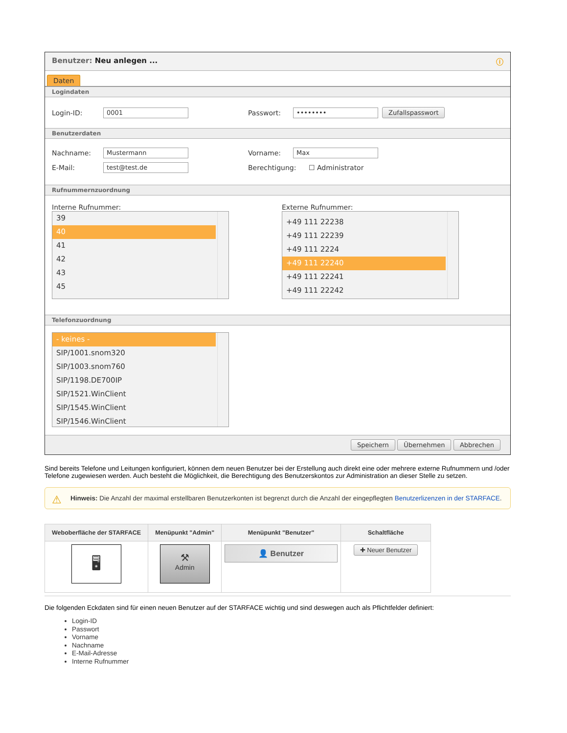Benutzer: Neu anlegen ... ⓘ
Daten
Logindaten
Login-ID: 0001 Passwort: •••••••• Zufallspasswort
Benutzerdaten
Nachname: Mustermann Vorname: Max
E-Mail: test@test.de Berechtigung: ☐ Administrator
Rufnummernzuordnung
Interne Rufnummer:
39
40
41
42
43
45
Externe Rufnummer:
+49 111 22238
+49 111 22239
+49 111 2224
+49 111 22240
+49 111 22241
+49 111 22242
Telefonzuordnung
- keines -
SIP/1001.snom320
SIP/1003.snom760
SIP/1198.DE700IP
SIP/1521.WinClient
SIP/1545.WinClient
SIP/1546.WinClient
Speichern Übernehmen Abbrechen
Sind bereits Telefone und Leitungen konfiguriert, können dem neuen Benutzer bei der Erstellung auch direkt eine oder mehrere externe Rufnummern und /oder Telefone zugewiesen werden. Auch besteht die Möglichkeit, die Berechtigung des Benutzerskontos zur Administration an dieser Stelle zu setzen.
⚠ Hinweis: Die Anzahl der maximal erstellbaren Benutzerkonten ist begrenzt durch die Anzahl der eingepflegten Benutzerlizenzen in der STARFACE.
| Weboberfläche der STARFACE | Menüpunkt "Admin" | Menüpunkt "Benutzer" | Schaltfläche |
| --- | --- | --- | --- |
| 🖥 | ⚒ Admin | 👤 Benutzer | ✚ Neuer Benutzer |
Die folgenden Eckdaten sind für einen neuen Benutzer auf der STARFACE wichtig und sind deswegen auch als Pflichtfelder definiert:
Login-ID
Passwort
Vorname
Nachname
E-Mail-Adresse
Interne Rufnummer